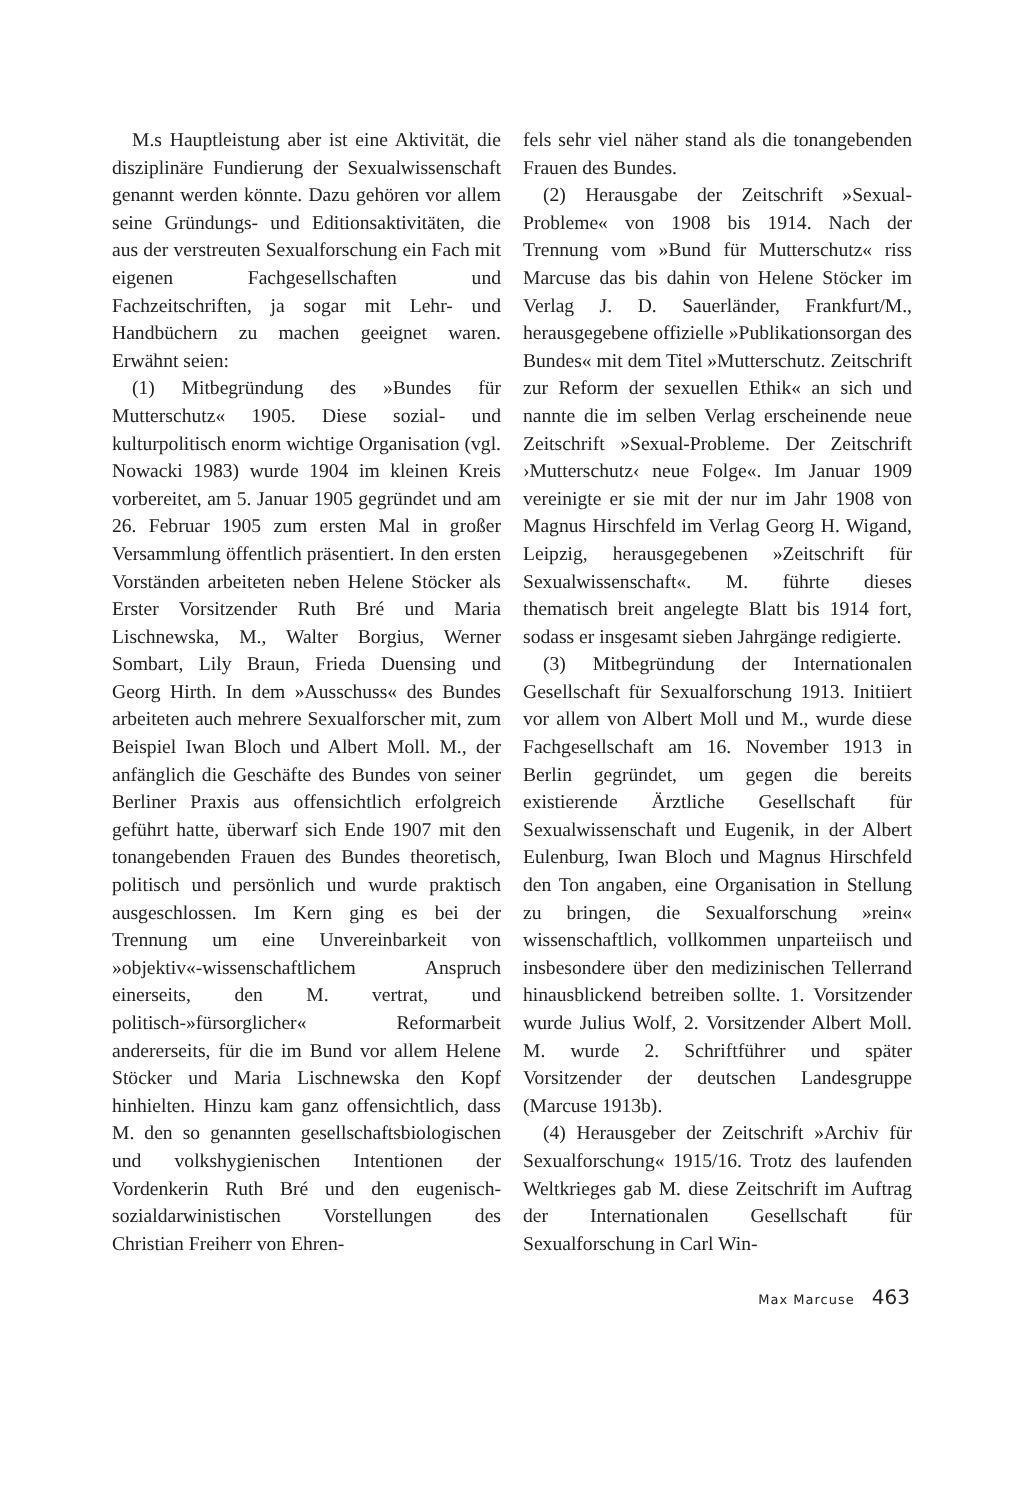M.s Hauptleistung aber ist eine Aktivität, die disziplinäre Fundierung der Sexualwissenschaft genannt werden könnte. Dazu gehören vor allem seine Gründungs- und Editionsaktivitäten, die aus der verstreuten Sexualforschung ein Fach mit eigenen Fachgesellschaften und Fachzeitschriften, ja sogar mit Lehr- und Handbüchern zu machen geeignet waren. Erwähnt seien:
(1) Mitbegründung des »Bundes für Mutterschutz« 1905. Diese sozial- und kulturpolitisch enorm wichtige Organisation (vgl. Nowacki 1983) wurde 1904 im kleinen Kreis vorbereitet, am 5. Januar 1905 gegründet und am 26. Februar 1905 zum ersten Mal in großer Versammlung öffentlich präsentiert. In den ersten Vorständen arbeiteten neben Helene Stöcker als Erster Vorsitzender Ruth Bré und Maria Lischnewska, M., Walter Borgius, Werner Sombart, Lily Braun, Frieda Duensing und Georg Hirth. In dem »Ausschuss« des Bundes arbeiteten auch mehrere Sexualforscher mit, zum Beispiel Iwan Bloch und Albert Moll. M., der anfänglich die Geschäfte des Bundes von seiner Berliner Praxis aus offensichtlich erfolgreich geführt hatte, überwarf sich Ende 1907 mit den tonangebenden Frauen des Bundes theoretisch, politisch und persönlich und wurde praktisch ausgeschlossen. Im Kern ging es bei der Trennung um eine Unvereinbarkeit von »objektiv«-wissenschaftlichem Anspruch einerseits, den M. vertrat, und politisch-»fürsorglicher« Reformarbeit andererseits, für die im Bund vor allem Helene Stöcker und Maria Lischnewska den Kopf hinhielten. Hinzu kam ganz offensichtlich, dass M. den so genannten gesellschaftsbiologischen und volkshygienischen Intentionen der Vordenkerin Ruth Bré und den eugenisch-sozialdarwinistischen Vorstellungen des Christian Freiherr von Ehren-
fels sehr viel näher stand als die tonangebenden Frauen des Bundes.
(2) Herausgabe der Zeitschrift »Sexual-Probleme« von 1908 bis 1914. Nach der Trennung vom »Bund für Mutterschutz« riss Marcuse das bis dahin von Helene Stöcker im Verlag J. D. Sauerländer, Frankfurt/M., herausgegebene offizielle »Publikationsorgan des Bundes« mit dem Titel »Mutterschutz. Zeitschrift zur Reform der sexuellen Ethik« an sich und nannte die im selben Verlag erscheinende neue Zeitschrift »Sexual-Probleme. Der Zeitschrift ›Mutterschutz‹ neue Folge«. Im Januar 1909 vereinigte er sie mit der nur im Jahr 1908 von Magnus Hirschfeld im Verlag Georg H. Wigand, Leipzig, herausgegebenen »Zeitschrift für Sexualwissenschaft«. M. führte dieses thematisch breit angelegte Blatt bis 1914 fort, sodass er insgesamt sieben Jahrgänge redigierte.
(3) Mitbegründung der Internationalen Gesellschaft für Sexualforschung 1913. Initiiert vor allem von Albert Moll und M., wurde diese Fachgesellschaft am 16. November 1913 in Berlin gegründet, um gegen die bereits existierende Ärztliche Gesellschaft für Sexualwissenschaft und Eugenik, in der Albert Eulenburg, Iwan Bloch und Magnus Hirschfeld den Ton angaben, eine Organisation in Stellung zu bringen, die Sexualforschung »rein« wissenschaftlich, vollkommen unparteiisch und insbesondere über den medizinischen Tellerrand hinausblickend betreiben sollte. 1. Vorsitzender wurde Julius Wolf, 2. Vorsitzender Albert Moll. M. wurde 2. Schriftführer und später Vorsitzender der deutschen Landesgruppe (Marcuse 1913b).
(4) Herausgeber der Zeitschrift »Archiv für Sexualforschung« 1915/16. Trotz des laufenden Weltkrieges gab M. diese Zeitschrift im Auftrag der Internationalen Gesellschaft für Sexualforschung in Carl Win-
Max Marcuse 463